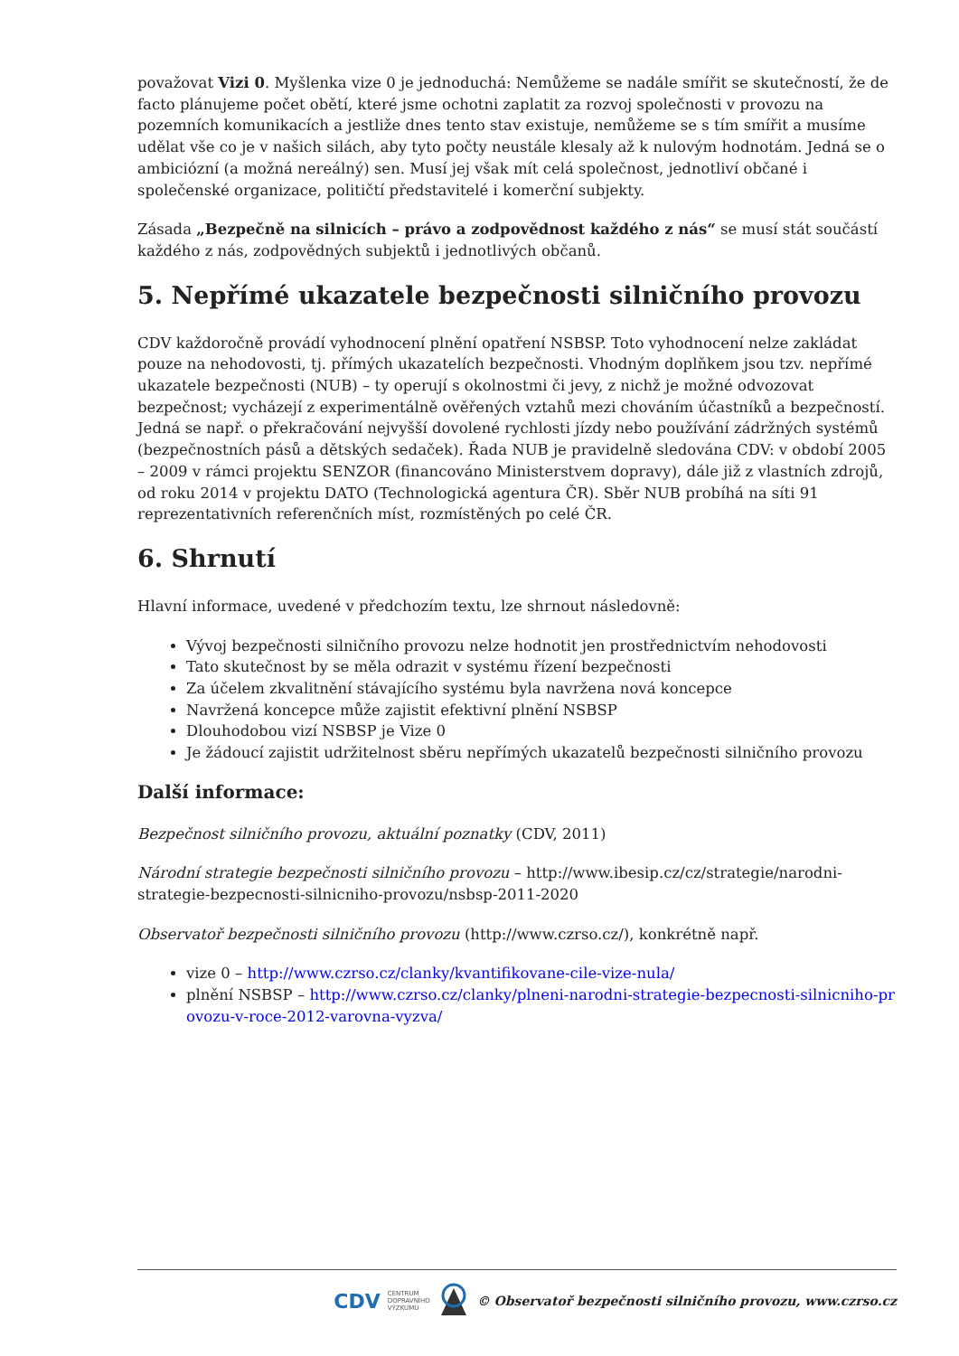považovat Vizi 0. Myšlenka vize 0 je jednoduchá: Nemůžeme se nadále smířit se skutečností, že de facto plánujeme počet obětí, které jsme ochotni zaplatit za rozvoj společnosti v provozu na pozemních komunikacích a jestliže dnes tento stav existuje, nemůžeme se s tím smířit a musíme udělat vše co je v našich silách, aby tyto počty neustále klesaly až k nulovým hodnotám. Jedná se o ambiciózní (a možná nereálný) sen. Musí jej však mít celá společnost, jednotliví občané i společenské organizace, političtí představitelé i komerční subjekty.
Zásada „Bezpečně na silnicích – právo a zodpovědnost každého z nás“ se musí stát součástí každého z nás, zodpovědných subjektů i jednotlivých občanů.
5. Nepřímé ukazatele bezpečnosti silničního provozu
CDV každoročně provádí vyhodnocení plnění opatření NSBSP. Toto vyhodnocení nelze zakládat pouze na nehodovosti, tj. přímých ukazatelích bezpečnosti. Vhodným doplňkem jsou tzv. nepřímé ukazatele bezpečnosti (NUB) – ty operují s okolnostmi či jevy, z nichž je možné odvozovat bezpečnost; vycházejí z experimentálně ověřených vztahů mezi chováním účastníků a bezpečností. Jedná se např. o překračování nejvyšší dovolené rychlosti jízdy nebo používání zádržných systémů (bezpečnostních pásů a dětských sedaček). Řada NUB je pravidelně sledována CDV: v období 2005 – 2009 v rámci projektu SENZOR (financováno Ministerstvem dopravy), dále již z vlastních zdrojů, od roku 2014 v projektu DATO (Technologická agentura ČR). Sběr NUB probíhá na síti 91 reprezentativních referenčních míst, rozmístěných po celé ČR.
6. Shrnutí
Hlavní informace, uvedené v předchozím textu, lze shrnout následovně:
Vývoj bezpečnosti silničního provozu nelze hodnotit jen prostřednictvím nehodovosti
Tato skutečnost by se měla odrazit v systému řízení bezpečnosti
Za účelem zkvalitnění stávajícího systému byla navržena nová koncepce
Navržená koncepce může zajistit efektivní plnění NSBSP
Dlouhodobou vizí NSBSP je Vize 0
Je žádoucí zajistit udržitelnost sběru nepřímých ukazatelů bezpečnosti silničního provozu
Další informace:
Bezpečnost silničního provozu, aktuální poznatky (CDV, 2011)
Národní strategie bezpečnosti silničního provozu – http://www.ibesip.cz/cz/strategie/narodni-strategie-bezpecnosti-silnicniho-provozu/nsbsp-2011-2020
Observatoř bezpečnosti silničního provozu (http://www.czrso.cz/), konkrétně např.
vize 0 – http://www.czrso.cz/clanky/kvantifikovane-cile-vize-nula/
plnění NSBSP – http://www.czrso.cz/clanky/plneni-narodni-strategie-bezpecnosti-silnicniho-provozu-v-roce-2012-varovna-vyzva/
CDV CENTRUM
DOPRAVNÍHO
VÝZKUMU © Observatoř bezpečnosti silničního provozu, www.czrso.cz